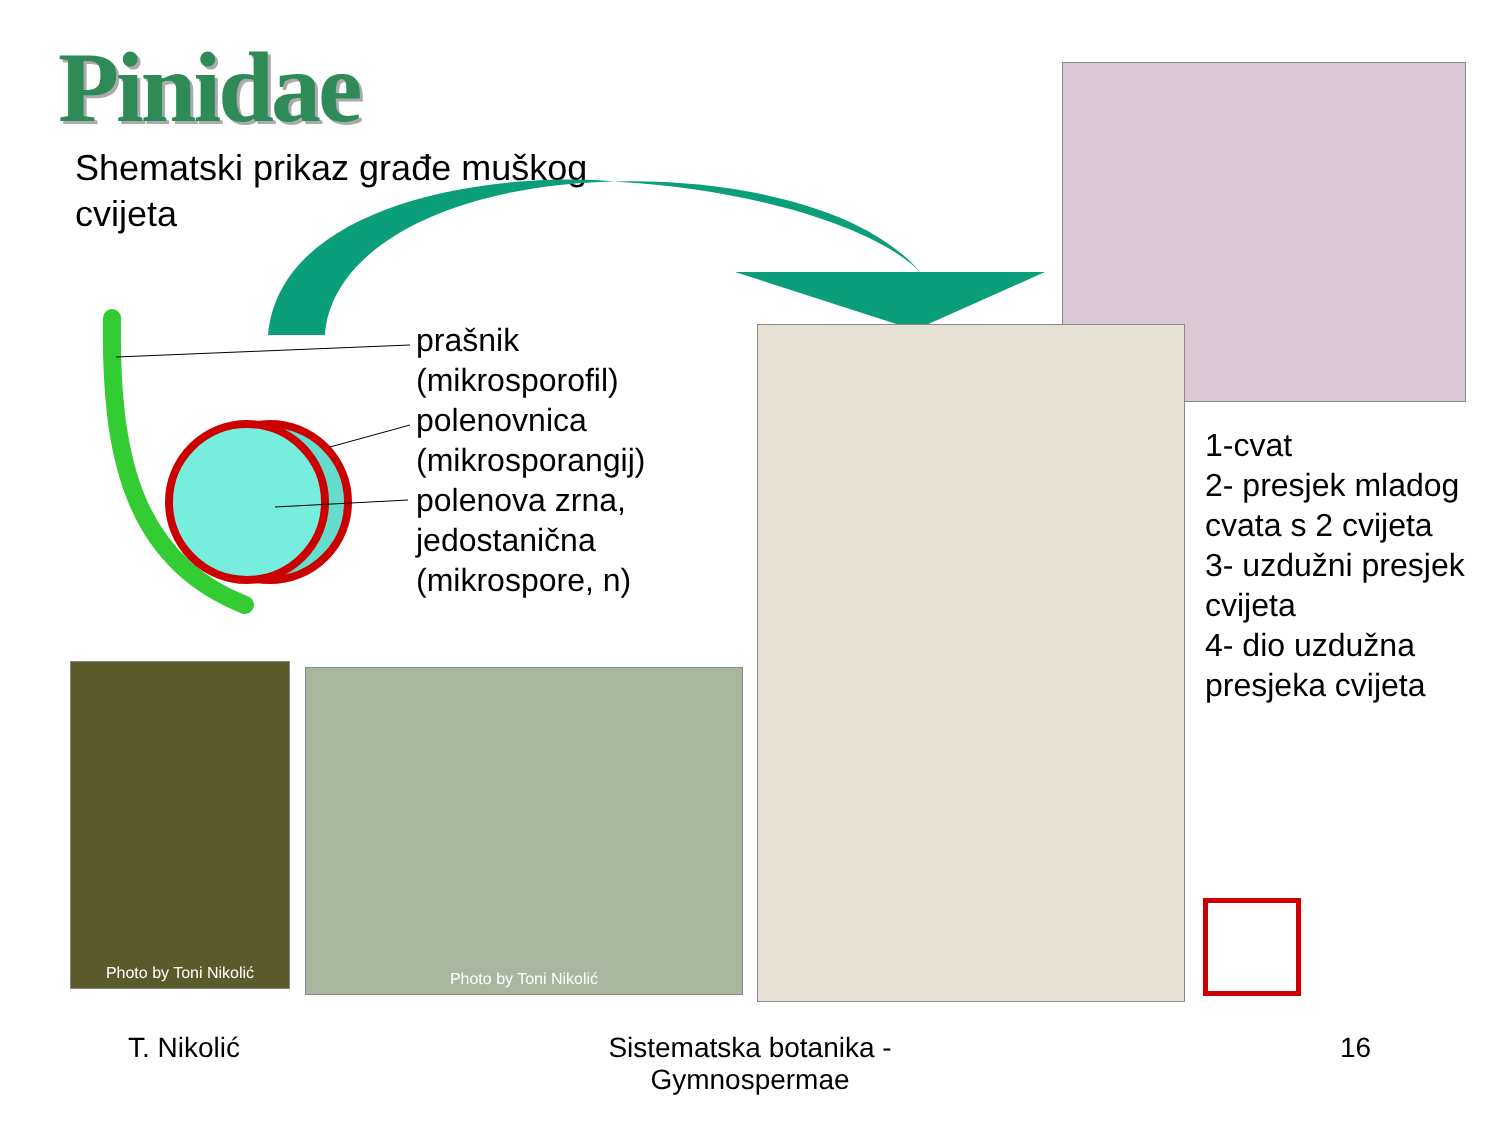Pinidae
Shematski prikaz građe muškog cvijeta
prašnik
(mikrosporofil)
polenovnica
(mikrosporangij)
polenova zrna,
jedostanična
(mikrospore, n)
Photo by Toni Nikolić Photo by Toni Nikolić
1-cvat
2- presjek mladog cvata s 2 cvijeta
3- uzdužni presjek cvijeta
4- dio uzdužna presjeka cvijeta
T. Nikolić
Sistematska botanika - Gymnospermae
16